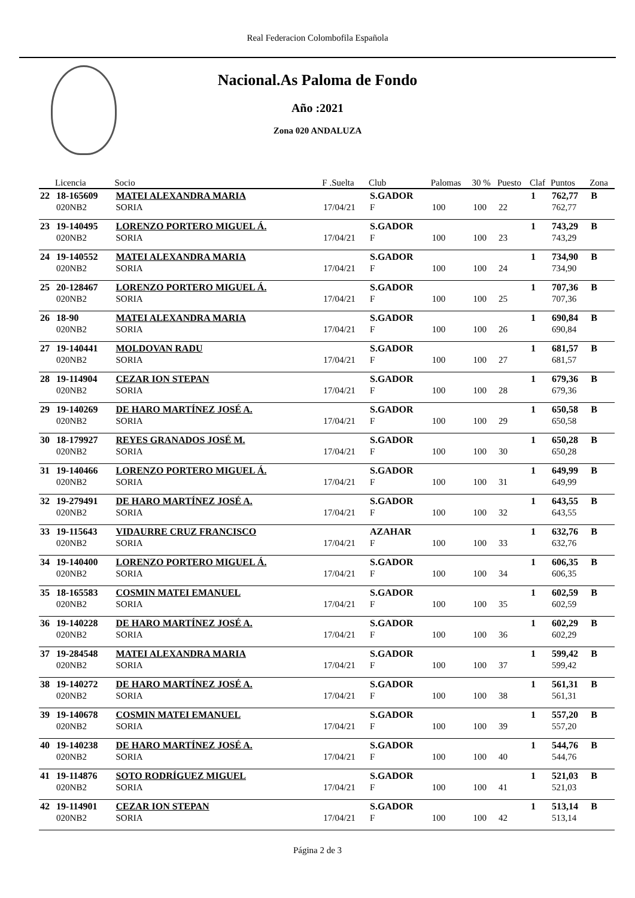Real Federacion Colombofila Española
Nacional.As Paloma de Fondo
Año :2021
Zona 020 ANDALUZA
| | Licencia | Socio | F .Suelta | Club | Palomas | 30 % | Puesto | Claf | Puntos | Zona |
| --- | --- | --- | --- | --- | --- | --- | --- | --- | --- | --- |
| 22 | 18-165609 | MATEI ALEXANDRA MARIA | | S.GADOR | | | | 1 | 762,77 | B |
| | 020NB2 | SORIA | 17/04/21 | F | 100 | 100 | 22 | | 762,77 | |
| 23 | 19-140495 | LORENZO PORTERO MIGUEL Á. | | S.GADOR | | | | 1 | 743,29 | B |
| | 020NB2 | SORIA | 17/04/21 | F | 100 | 100 | 23 | | 743,29 | |
| 24 | 19-140552 | MATEI ALEXANDRA MARIA | | S.GADOR | | | | 1 | 734,90 | B |
| | 020NB2 | SORIA | 17/04/21 | F | 100 | 100 | 24 | | 734,90 | |
| 25 | 20-128467 | LORENZO PORTERO MIGUEL Á. | | S.GADOR | | | | 1 | 707,36 | B |
| | 020NB2 | SORIA | 17/04/21 | F | 100 | 100 | 25 | | 707,36 | |
| 26 | 18-90 | MATEI ALEXANDRA MARIA | | S.GADOR | | | | 1 | 690,84 | B |
| | 020NB2 | SORIA | 17/04/21 | F | 100 | 100 | 26 | | 690,84 | |
| 27 | 19-140441 | MOLDOVAN RADU | | S.GADOR | | | | 1 | 681,57 | B |
| | 020NB2 | SORIA | 17/04/21 | F | 100 | 100 | 27 | | 681,57 | |
| 28 | 19-114904 | CEZAR ION STEPAN | | S.GADOR | | | | 1 | 679,36 | B |
| | 020NB2 | SORIA | 17/04/21 | F | 100 | 100 | 28 | | 679,36 | |
| 29 | 19-140269 | DE HARO MARTÍNEZ JOSÉ A. | | S.GADOR | | | | 1 | 650,58 | B |
| | 020NB2 | SORIA | 17/04/21 | F | 100 | 100 | 29 | | 650,58 | |
| 30 | 18-179927 | REYES GRANADOS JOSÉ M. | | S.GADOR | | | | 1 | 650,28 | B |
| | 020NB2 | SORIA | 17/04/21 | F | 100 | 100 | 30 | | 650,28 | |
| 31 | 19-140466 | LORENZO PORTERO MIGUEL Á. | | S.GADOR | | | | 1 | 649,99 | B |
| | 020NB2 | SORIA | 17/04/21 | F | 100 | 100 | 31 | | 649,99 | |
| 32 | 19-279491 | DE HARO MARTÍNEZ JOSÉ A. | | S.GADOR | | | | 1 | 643,55 | B |
| | 020NB2 | SORIA | 17/04/21 | F | 100 | 100 | 32 | | 643,55 | |
| 33 | 19-115643 | VIDAURRE CRUZ FRANCISCO | | AZAHAR | | | | 1 | 632,76 | B |
| | 020NB2 | SORIA | 17/04/21 | F | 100 | 100 | 33 | | 632,76 | |
| 34 | 19-140400 | LORENZO PORTERO MIGUEL Á. | | S.GADOR | | | | 1 | 606,35 | B |
| | 020NB2 | SORIA | 17/04/21 | F | 100 | 100 | 34 | | 606,35 | |
| 35 | 18-165583 | COSMIN MATEI EMANUEL | | S.GADOR | | | | 1 | 602,59 | B |
| | 020NB2 | SORIA | 17/04/21 | F | 100 | 100 | 35 | | 602,59 | |
| 36 | 19-140228 | DE HARO MARTÍNEZ JOSÉ A. | | S.GADOR | | | | 1 | 602,29 | B |
| | 020NB2 | SORIA | 17/04/21 | F | 100 | 100 | 36 | | 602,29 | |
| 37 | 19-284548 | MATEI ALEXANDRA MARIA | | S.GADOR | | | | 1 | 599,42 | B |
| | 020NB2 | SORIA | 17/04/21 | F | 100 | 100 | 37 | | 599,42 | |
| 38 | 19-140272 | DE HARO MARTÍNEZ JOSÉ A. | | S.GADOR | | | | 1 | 561,31 | B |
| | 020NB2 | SORIA | 17/04/21 | F | 100 | 100 | 38 | | 561,31 | |
| 39 | 19-140678 | COSMIN MATEI EMANUEL | | S.GADOR | | | | 1 | 557,20 | B |
| | 020NB2 | SORIA | 17/04/21 | F | 100 | 100 | 39 | | 557,20 | |
| 40 | 19-140238 | DE HARO MARTÍNEZ JOSÉ A. | | S.GADOR | | | | 1 | 544,76 | B |
| | 020NB2 | SORIA | 17/04/21 | F | 100 | 100 | 40 | | 544,76 | |
| 41 | 19-114876 | SOTO RODRÍGUEZ MIGUEL | | S.GADOR | | | | 1 | 521,03 | B |
| | 020NB2 | SORIA | 17/04/21 | F | 100 | 100 | 41 | | 521,03 | |
| 42 | 19-114901 | CEZAR ION STEPAN | | S.GADOR | | | | 1 | 513,14 | B |
| | 020NB2 | SORIA | 17/04/21 | F | 100 | 100 | 42 | | 513,14 | |
Página 2 de 3